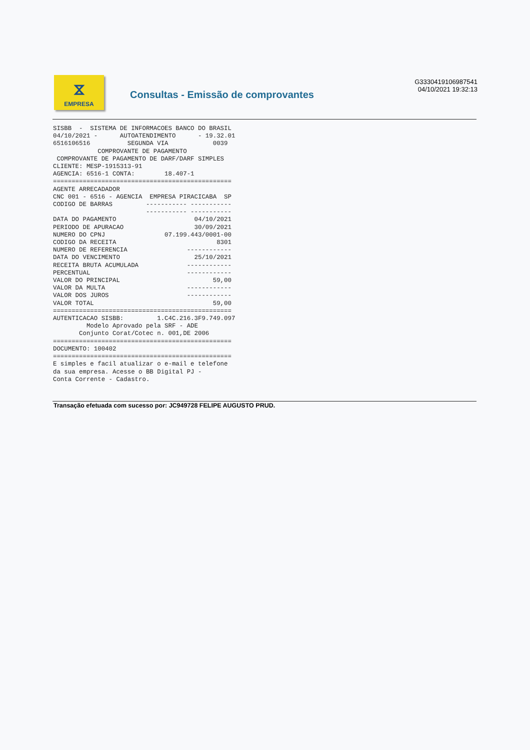⧖
EMPRESA
Consultas - Emissão de comprovantes
G3330419106987541
04/10/2021 19:32:13
SISBB  -  SISTEMA DE INFORMACOES BANCO DO BRASIL
04/10/2021 -      AUTOATENDIMENTO      - 19.32.01
6516106516          SEGUNDA VIA            0039
            COMPROVANTE DE PAGAMENTO
 COMPROVANTE DE PAGAMENTO DE DARF/DARF SIMPLES
CLIENTE: MESP-1915313-91
AGENCIA: 6516-1 CONTA:        18.407-1
================================================
AGENTE ARRECADADOR
CNC 001 - 6516 - AGENCIA  EMPRESA PIRACICABA  SP
CODIGO DE BARRAS         ----------- -----------
                         ----------- -----------
DATA DO PAGAMENTO                     04/10/2021
PERIODO DE APURACAO                   30/09/2021
NUMERO DO CPNJ                07.199.443/0001-00
CODIGO DA RECEITA                           8301
NUMERO DE REFERENCIA                ------------
DATA DO VENCIMENTO                    25/10/2021
RECEITA BRUTA ACUMULADA             ------------
PERCENTUAL                          ------------
VALOR DO PRINCIPAL                         59,00
VALOR DA MULTA                      ------------
VALOR DOS JUROS                     ------------
VALOR TOTAL                                59,00
================================================
AUTENTICACAO SISBB:         1.C4C.216.3F9.749.097
         Modelo Aprovado pela SRF - ADE
       Conjunto Corat/Cotec n. 001,DE 2006
================================================
DOCUMENTO: 100402
================================================
E simples e facil atualizar o e-mail e telefone
da sua empresa. Acesse o BB Digital PJ -
Conta Corrente - Cadastro.
Transação efetuada com sucesso por: JC949728 FELIPE AUGUSTO PRUD.